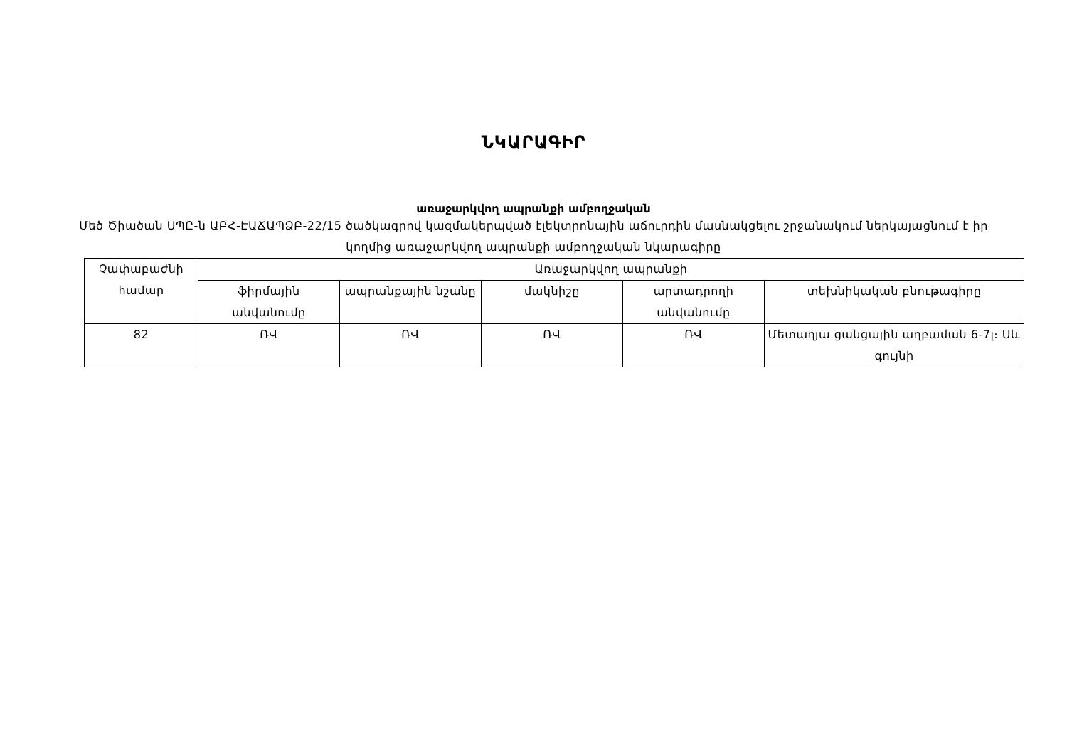ՆԿԱՐԱԳԻՐ
առաջարկվող ապրանքի ամբողջական
Մեծ Ծիածան ՍՊԸ-ն ԱԲՀ-ԷԱՃԱՊՁԲ-22/15 ծածկագրով կազմակերպված էլեկտրոնային աճուրդին մասնակցելու շրջանակում ներկայացնում է իր կողմից առաջարկվող ապրանքի ամբողջական նկարագիրը
| Չափաբաժնի համար | Առաջարկվող ապրանքի | | | | |
| --- | --- | --- | --- | --- | --- |
| | ֆիրմային անվանումը | ապրանքային նշանը | մակնիշը | արտադրողի անվանումը | տեխնիկական բնութագիրը |
| 82 | ՌՎ | ՌՎ | ՌՎ | ՌՎ | Մետաղյա ցանցային աղբաման 6-7լ։ Սև գույնի |